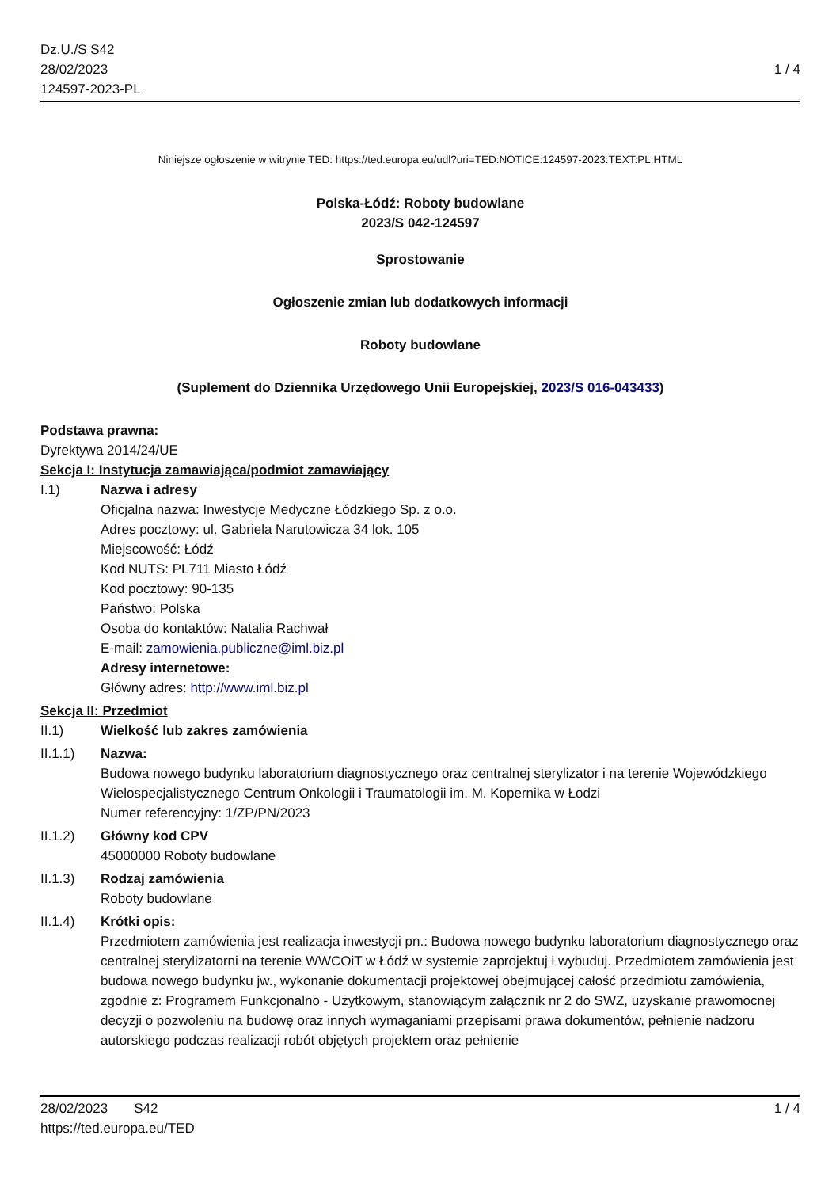Dz.U./S S42
28/02/2023
124597-2023-PL
1 / 4
Niniejsze ogłoszenie w witrynie TED: https://ted.europa.eu/udl?uri=TED:NOTICE:124597-2023:TEXT:PL:HTML
Polska-Łódź: Roboty budowlane
2023/S 042-124597
Sprostowanie
Ogłoszenie zmian lub dodatkowych informacji
Roboty budowlane
(Suplement do Dziennika Urzędowego Unii Europejskiej, 2023/S 016-043433)
Podstawa prawna:
Dyrektywa 2014/24/UE
Sekcja I: Instytucja zamawiająca/podmiot zamawiający
I.1) Nazwa i adresy
Oficjalna nazwa: Inwestycje Medyczne Łódzkiego Sp. z o.o.
Adres pocztowy: ul. Gabriela Narutowicza 34 lok. 105
Miejscowość: Łódź
Kod NUTS: PL711 Miasto Łódź
Kod pocztowy: 90-135
Państwo: Polska
Osoba do kontaktów: Natalia Rachwał
E-mail: zamowienia.publiczne@iml.biz.pl
Adresy internetowe:
Główny adres: http://www.iml.biz.pl
Sekcja II: Przedmiot
II.1) Wielkość lub zakres zamówienia
II.1.1) Nazwa:
Budowa nowego budynku laboratorium diagnostycznego oraz centralnej sterylizator i na terenie Wojewódzkiego Wielospecjalistycznego Centrum Onkologii i Traumatologii im. M. Kopernika w Łodzi
Numer referencyjny: 1/ZP/PN/2023
II.1.2) Główny kod CPV
45000000 Roboty budowlane
II.1.3) Rodzaj zamówienia
Roboty budowlane
II.1.4) Krótki opis:
Przedmiotem zamówienia jest realizacja inwestycji pn.: Budowa nowego budynku laboratorium diagnostycznego oraz centralnej sterylizatorni na terenie WWCOiT w Łódź w systemie zaprojektuj i wybuduj. Przedmiotem zamówienia jest budowa nowego budynku jw., wykonanie dokumentacji projektowej obejmującej całość przedmiotu zamówienia, zgodnie z: Programem Funkcjonalno - Użytkowym, stanowiącym załącznik nr 2 do SWZ, uzyskanie prawomocnej decyzji o pozwoleniu na budowę oraz innych wymaganiami przepisami prawa dokumentów, pełnienie nadzoru autorskiego podczas realizacji robót objętych projektem oraz pełnienie
28/02/2023 S42 1 / 4
https://ted.europa.eu/TED